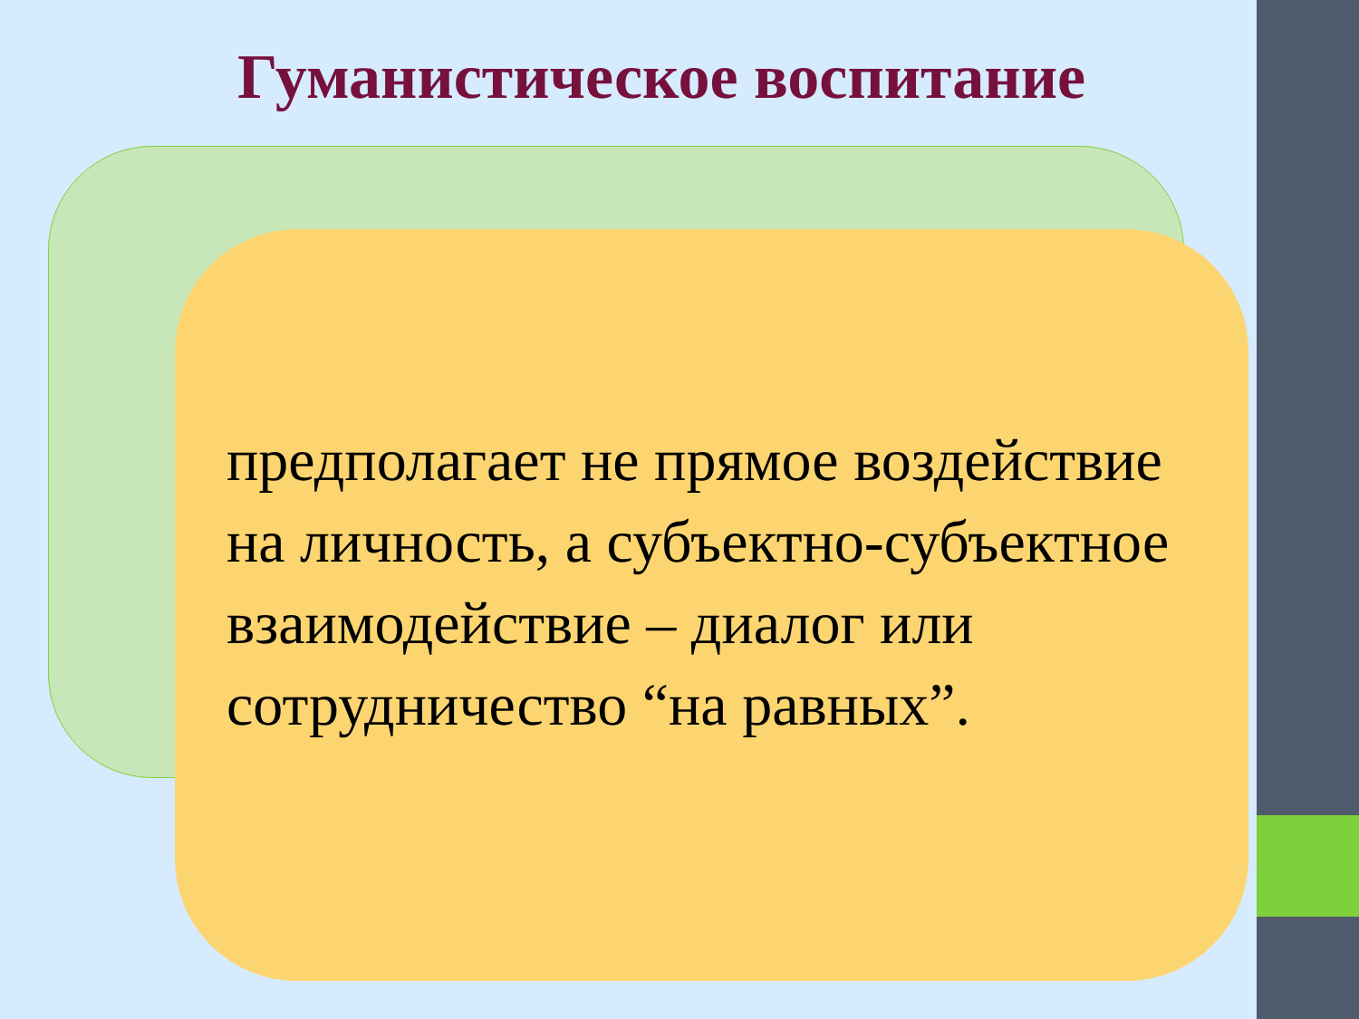Гуманистическое воспитание
предполагает не прямое воздействие на личность, а субъектно-субъектное взаимодействие – диалог или сотрудничество “на равных”.